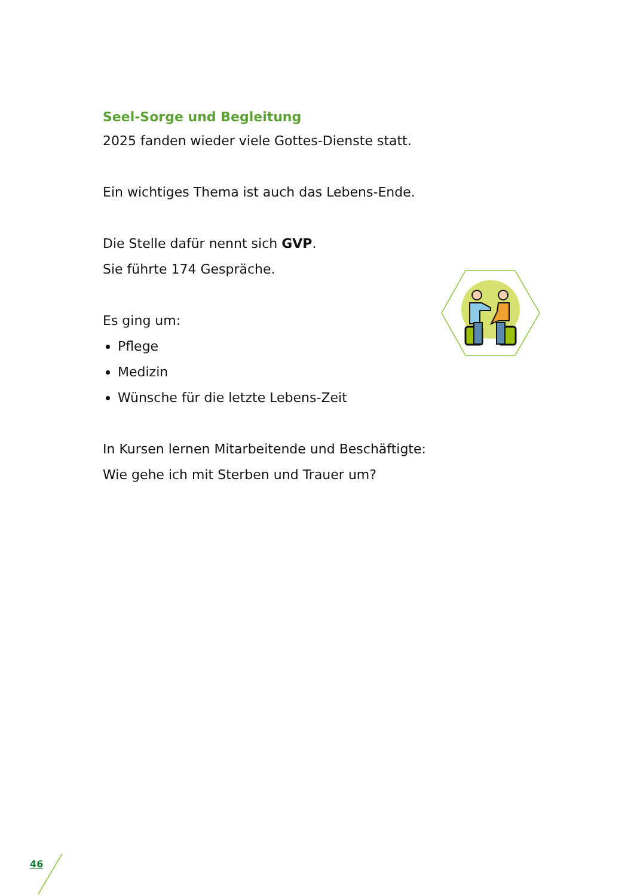Seel-Sorge und Begleitung
2025 fanden wieder viele Gottes-Dienste statt.
Ein wichtiges Thema ist auch das Lebens-Ende.
Die Stelle dafür nennt sich GVP.
Sie führte 174 Gespräche.
Es ging um:
Pflege
Medizin
Wünsche für die letzte Lebens-Zeit
In Kursen lernen Mitarbeitende und Beschäftigte:
Wie gehe ich mit Sterben und Trauer um?
46